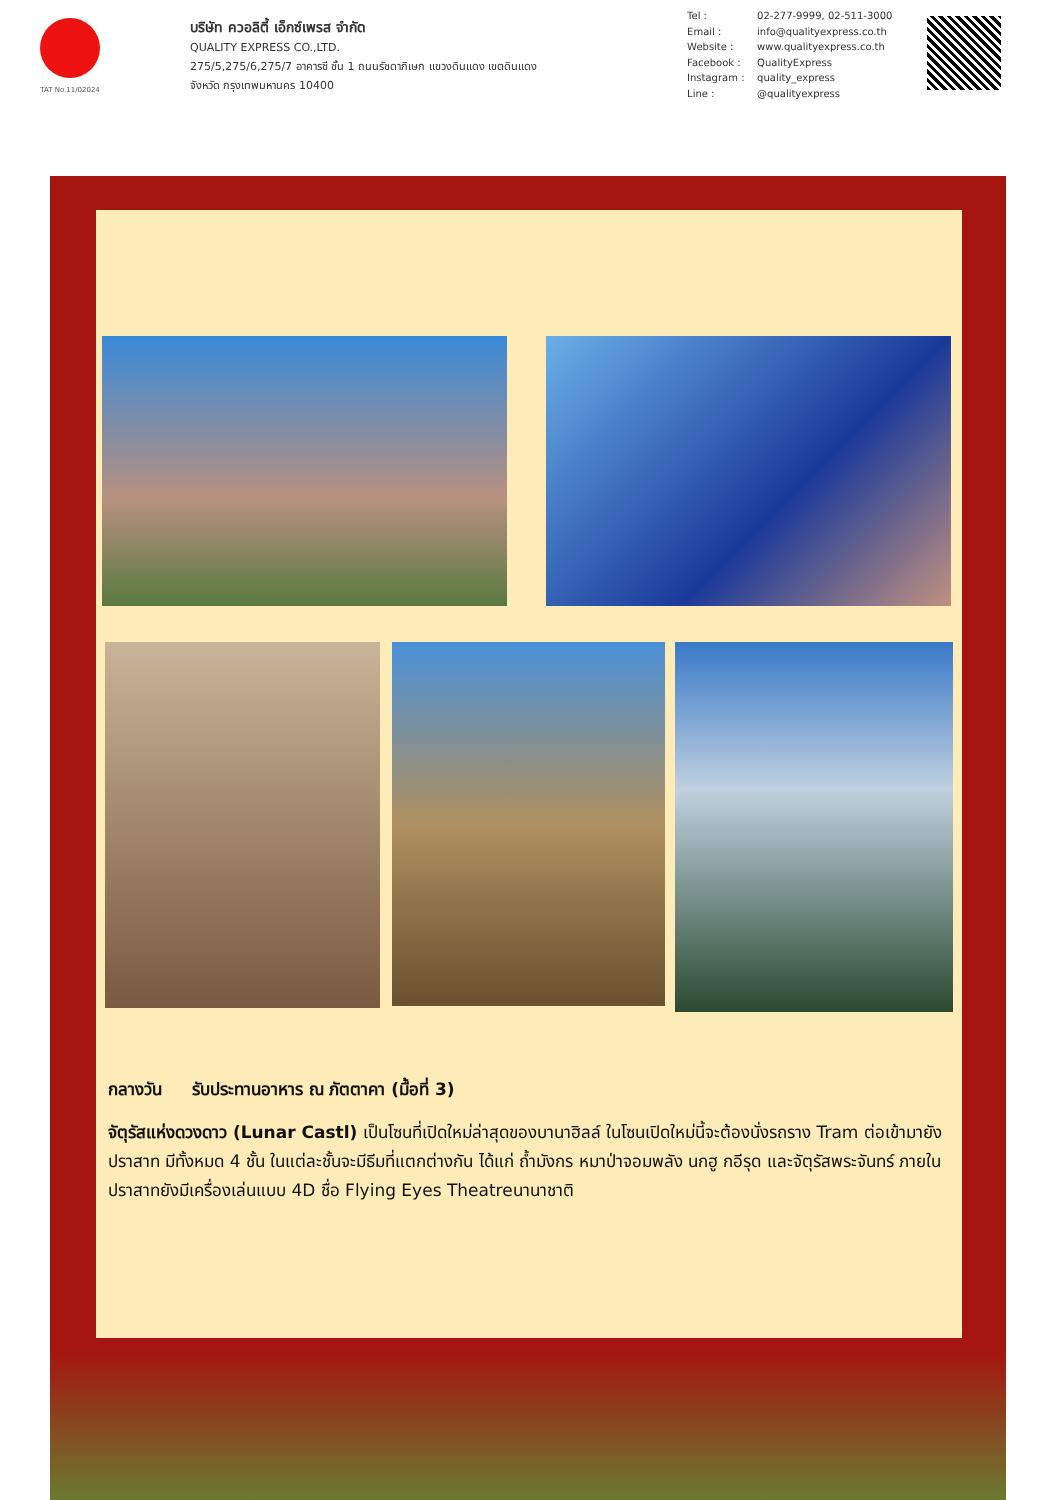TAT No.11/02024
บริษัท ควอลิตี้ เอ็กซ์เพรส จำกัด
QUALITY EXPRESS CO.,LTD.
275/5,275/6,275/7 อาคารซี ชั้น 1 ถนนรัชดาภิเษก แขวงดินแดง เขตดินแดง
จังหวัด กรุงเทพมหานคร 10400
Tel : 02-277-9999, 02-511-3000
Email : info@qualityexpress.co.th
Website : www.qualityexpress.co.th
Facebook : QualityExpress
Instagram : quality_express
Line : @qualityexpress
กลางวัน รับประทานอาหาร ณ ภัตตาคา (มื้อที่ 3)
จัตุรัสแห่งดวงดาว (Lunar Castl) เป็นโซนที่เปิดใหม่ล่าสุดของบานาฮิลล์ ในโซนเปิดใหม่นี้จะต้องนั่งรถราง Tram ต่อเข้ามายังปราสาท มีทั้งหมด 4 ชั้น ในแต่ละชั้นจะมีธีมที่แตกต่างกัน ได้แก่ ถ้ำมังกร หมาป่าจอมพลัง นกฮู กอีรุด และจัตุรัสพระจันทร์ ภายในปราสาทยังมีเครื่องเล่นแบบ 4D ชื่อ Flying Eyes Theatreนานาชาติ